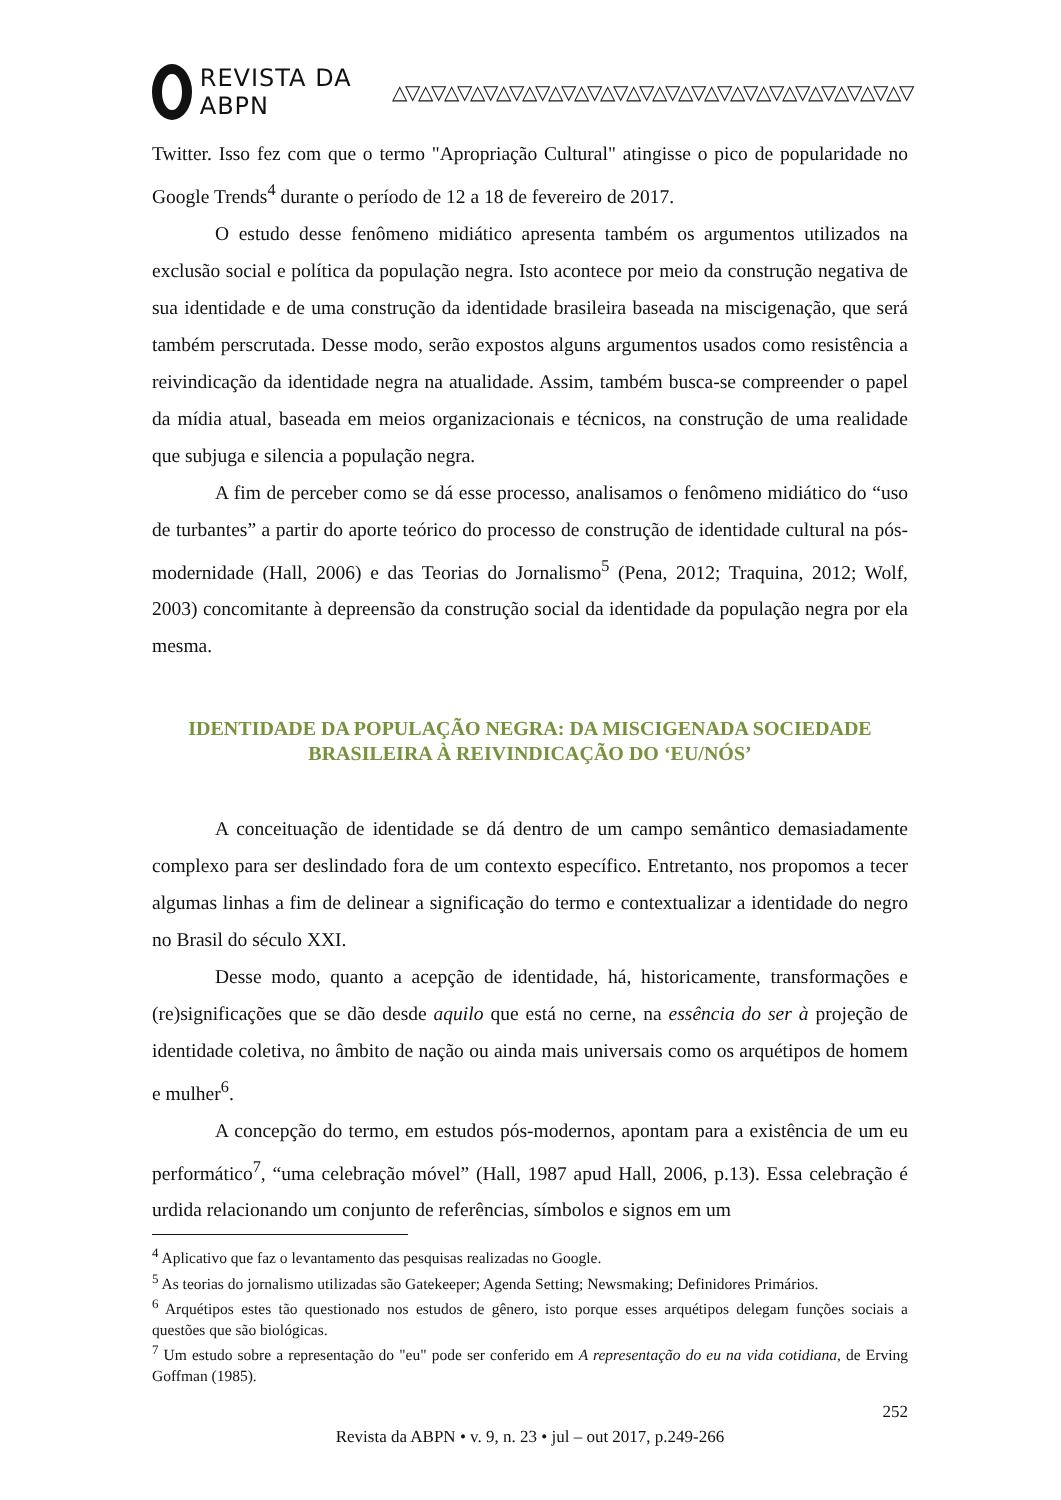REVISTA DA ABPN △▽△▽△▽△▽△▽△▽△▽△▽△▽△▽△▽△▽△▽△▽△▽△▽△▽△▽△▽△▽
Twitter. Isso fez com que o termo "Apropriação Cultural" atingisse o pico de popularidade no Google Trends<sup>4</sup> durante o período de 12 a 18 de fevereiro de 2017.
O estudo desse fenômeno midiático apresenta também os argumentos utilizados na exclusão social e política da população negra. Isto acontece por meio da construção negativa de sua identidade e de uma construção da identidade brasileira baseada na miscigenação, que será também perscrutada. Desse modo, serão expostos alguns argumentos usados como resistência a reivindicação da identidade negra na atualidade. Assim, também busca-se compreender o papel da mídia atual, baseada em meios organizacionais e técnicos, na construção de uma realidade que subjuga e silencia a população negra.
A fim de perceber como se dá esse processo, analisamos o fenômeno midiático do “uso de turbantes” a partir do aporte teórico do processo de construção de identidade cultural na pós-modernidade (Hall, 2006) e das Teorias do Jornalismo<sup>5</sup> (Pena, 2012; Traquina, 2012; Wolf, 2003) concomitante à depreensão da construção social da identidade da população negra por ela mesma.
IDENTIDADE DA POPULAÇÃO NEGRA: DA MISCIGENADA SOCIEDADE BRASILEIRA À REIVINDICAÇÃO DO ‘EU/NÓS’
A conceituação de identidade se dá dentro de um campo semântico demasiadamente complexo para ser deslindado fora de um contexto específico. Entretanto, nos propomos a tecer algumas linhas a fim de delinear a significação do termo e contextualizar a identidade do negro no Brasil do século XXI.
Desse modo, quanto a acepção de identidade, há, historicamente, transformações e (re)significações que se dão desde aquilo que está no cerne, na essência do ser à projeção de identidade coletiva, no âmbito de nação ou ainda mais universais como os arquétipos de homem e mulher<sup>6</sup>.
A concepção do termo, em estudos pós-modernos, apontam para a existência de um eu performático<sup>7</sup>, “uma celebração móvel” (Hall, 1987 apud Hall, 2006, p.13). Essa celebração é urdida relacionando um conjunto de referências, símbolos e signos em um
<sup>4</sup> Aplicativo que faz o levantamento das pesquisas realizadas no Google.
<sup>5</sup> As teorias do jornalismo utilizadas são Gatekeeper; Agenda Setting; Newsmaking; Definidores Primários.
<sup>6</sup> Arquétipos estes tão questionado nos estudos de gênero, isto porque esses arquétipos delegam funções sociais a questões que são biológicas.
<sup>7</sup> Um estudo sobre a representação do "eu" pode ser conferido em A representação do eu na vida cotidiana, de Erving Goffman (1985).
252
Revista da ABPN • v. 9, n. 23 • jul – out 2017, p.249-266